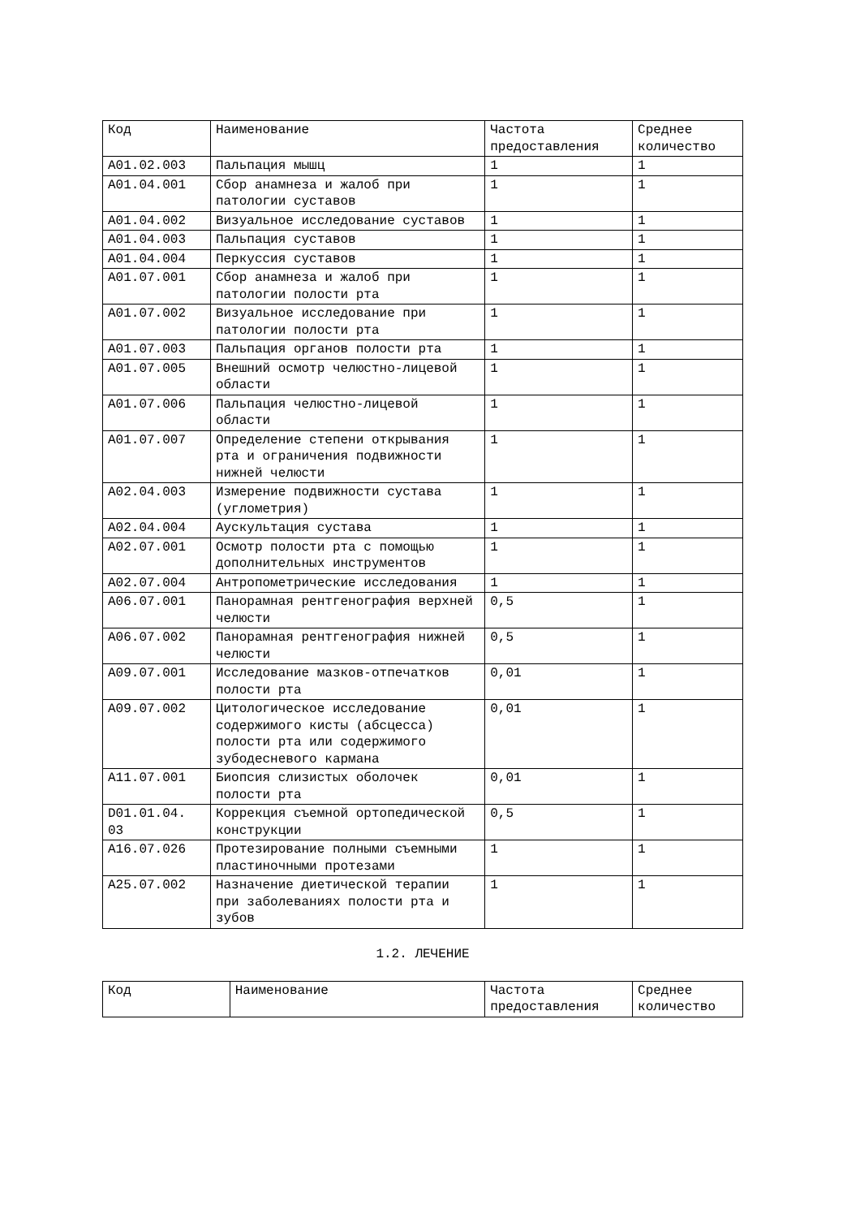| Код | Наименование | Частота предоставления | Среднее количество |
| --- | --- | --- | --- |
| A01.02.003 | Пальпация мышц | 1 | 1 |
| A01.04.001 | Сбор анамнеза и жалоб при патологии суставов | 1 | 1 |
| A01.04.002 | Визуальное исследование суставов | 1 | 1 |
| A01.04.003 | Пальпация суставов | 1 | 1 |
| A01.04.004 | Перкуссия суставов | 1 | 1 |
| A01.07.001 | Сбор анамнеза и жалоб при патологии полости рта | 1 | 1 |
| A01.07.002 | Визуальное исследование при патологии полости рта | 1 | 1 |
| A01.07.003 | Пальпация органов полости рта | 1 | 1 |
| A01.07.005 | Внешний осмотр челюстно-лицевой области | 1 | 1 |
| A01.07.006 | Пальпация челюстно-лицевой области | 1 | 1 |
| A01.07.007 | Определение степени открывания рта и ограничения подвижности нижней челюсти | 1 | 1 |
| A02.04.003 | Измерение подвижности сустава (углометрия) | 1 | 1 |
| A02.04.004 | Аускультация сустава | 1 | 1 |
| A02.07.001 | Осмотр полости рта с помощью дополнительных инструментов | 1 | 1 |
| A02.07.004 | Антропометрические исследования | 1 | 1 |
| A06.07.001 | Панорамная рентгенография верхней челюсти | 0,5 | 1 |
| A06.07.002 | Панорамная рентгенография нижней челюсти | 0,5 | 1 |
| A09.07.001 | Исследование мазков-отпечатков полости рта | 0,01 | 1 |
| A09.07.002 | Цитологическое исследование содержимого кисты (абсцесса) полости рта или содержимого зубодесневого кармана | 0,01 | 1 |
| A11.07.001 | Биопсия слизистых оболочек полости рта | 0,01 | 1 |
| D01.01.04. 03 | Коррекция съемной ортопедической конструкции | 0,5 | 1 |
| A16.07.026 | Протезирование полными съемными пластиночными протезами | 1 | 1 |
| A25.07.002 | Назначение диетической терапии при заболеваниях полости рта и зубов | 1 | 1 |
1.2. ЛЕЧЕНИЕ
| Код | Наименование | Частота предоставления | Среднее количество |
| --- | --- | --- | --- |